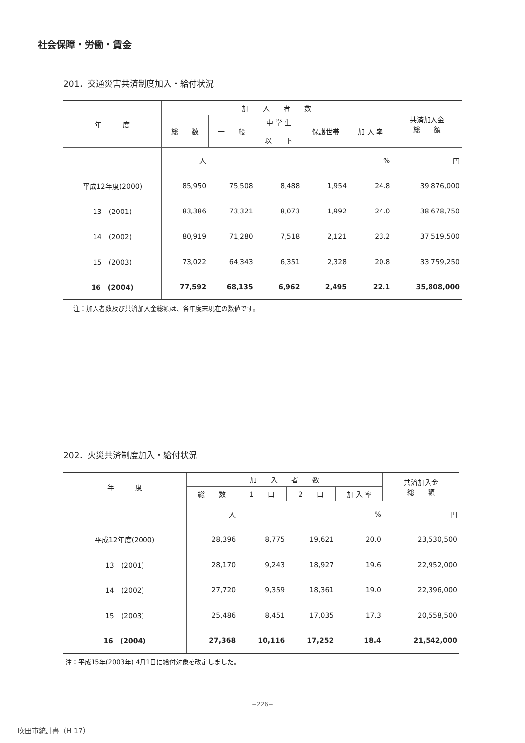社会保障・労働・賃金
201．交通災害共済制度加入・給付状況
| 年 度 | 加 入 者 数 | | | | | 共済加入金 総 額 | |
| --- | --- | --- | --- | --- | --- | --- | --- |
| | 総 数 | 一 般 | 中 学 生 以 下 | 保護世帯 | 加 入 率 | | |
| | | 人 | | | | % | 円 |
| 平成12年度(2000) | 85,950 | 75,508 | 8,488 | 1,954 | 24.8 | 39,876,000 | |
| 13 (2001) | 83,386 | 73,321 | 8,073 | 1,992 | 24.0 | 38,678,750 | |
| 14 (2002) | 80,919 | 71,280 | 7,518 | 2,121 | 23.2 | 37,519,500 | |
| 15 (2003) | 73,022 | 64,343 | 6,351 | 2,328 | 20.8 | 33,759,250 | |
| 16 (2004) | 77,592 | 68,135 | 6,962 | 2,495 | 22.1 | 35,808,000 | |
注：加入者数及び共済加入金総額は、各年度末現在の数値です。
202．火災共済制度加入・給付状況
| 年 度 | 加 入 者 数 | | | | 共済加入金 総 額 |
| --- | --- | --- | --- | --- | --- |
| | 総 数 | 1 口 | 2 口 | 加 入 率 | |
| | 人 | | | % | 円 |
| 平成12年度(2000) | 28,396 | 8,775 | 19,621 | 20.0 | 23,530,500 |
| 13 (2001) | 28,170 | 9,243 | 18,927 | 19.6 | 22,952,000 |
| 14 (2002) | 27,720 | 9,359 | 18,361 | 19.0 | 22,396,000 |
| 15 (2003) | 25,486 | 8,451 | 17,035 | 17.3 | 20,558,500 |
| 16 (2004) | 27,368 | 10,116 | 17,252 | 18.4 | 21,542,000 |
注：平成15年(2003年) 4月1日に給付対象を改定しました。
−226−
吹田市統計書（H 17）